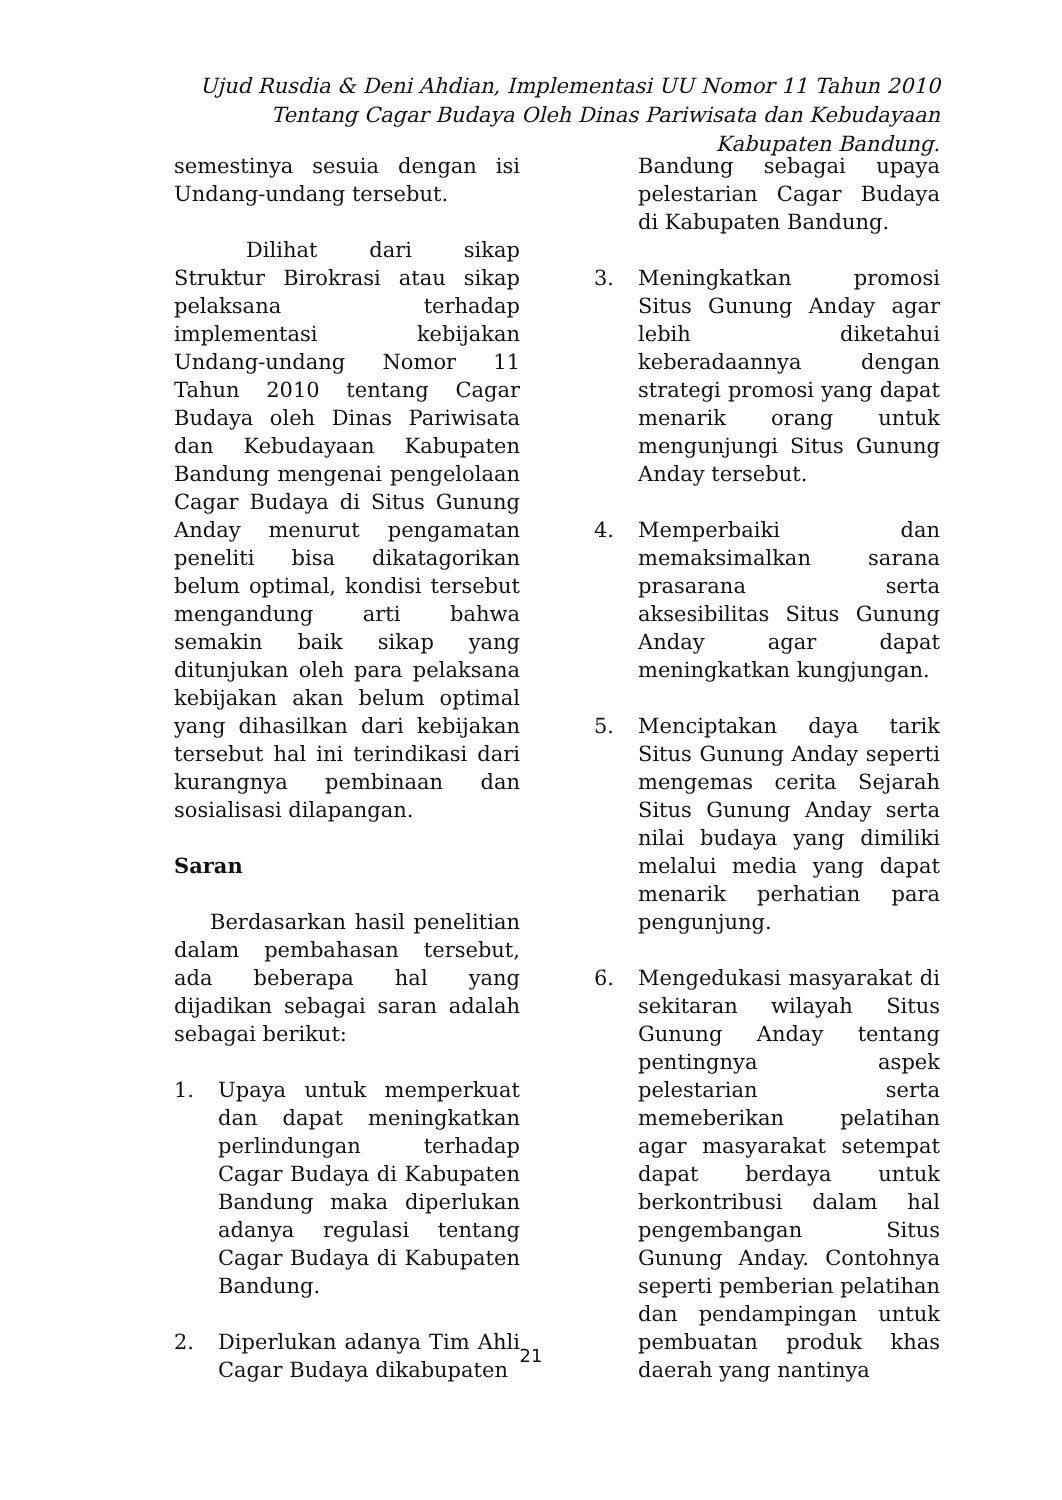Ujud Rusdia & Deni Ahdian, Implementasi UU Nomor 11 Tahun 2010 Tentang Cagar Budaya Oleh Dinas Pariwisata dan Kebudayaan Kabupaten Bandung.
semestinya sesuia dengan isi Undang-undang tersebut.
Dilihat dari sikap Struktur Birokrasi atau sikap pelaksana terhadap implementasi kebijakan Undang-undang Nomor 11 Tahun 2010 tentang Cagar Budaya oleh Dinas Pariwisata dan Kebudayaan Kabupaten Bandung mengenai pengelolaan Cagar Budaya di Situs Gunung Anday menurut pengamatan peneliti bisa dikatagorikan belum optimal, kondisi tersebut mengandung arti bahwa semakin baik sikap yang ditunjukan oleh para pelaksana kebijakan akan belum optimal yang dihasilkan dari kebijakan tersebut hal ini terindikasi dari kurangnya pembinaan dan sosialisasi dilapangan.
Saran
Berdasarkan hasil penelitian dalam pembahasan tersebut, ada beberapa hal yang dijadikan sebagai saran adalah sebagai berikut:
1. Upaya untuk memperkuat dan dapat meningkatkan perlindungan terhadap Cagar Budaya di Kabupaten Bandung maka diperlukan adanya regulasi tentang Cagar Budaya di Kabupaten Bandung.
2. Diperlukan adanya Tim Ahli Cagar Budaya dikabupaten
Bandung sebagai upaya pelestarian Cagar Budaya di Kabupaten Bandung.
3. Meningkatkan promosi Situs Gunung Anday agar lebih diketahui keberadaannya dengan strategi promosi yang dapat menarik orang untuk mengunjungi Situs Gunung Anday tersebut.
4. Memperbaiki dan memaksimalkan sarana prasarana serta aksesibilitas Situs Gunung Anday agar dapat meningkatkan kungjungan.
5. Menciptakan daya tarik Situs Gunung Anday seperti mengemas cerita Sejarah Situs Gunung Anday serta nilai budaya yang dimiliki melalui media yang dapat menarik perhatian para pengunjung.
6. Mengedukasi masyarakat di sekitaran wilayah Situs Gunung Anday tentang pentingnya aspek pelestarian serta memeberikan pelatihan agar masyarakat setempat dapat berdaya untuk berkontribusi dalam hal pengembangan Situs Gunung Anday. Contohnya seperti pemberian pelatihan dan pendampingan untuk pembuatan produk khas daerah yang nantinya
21